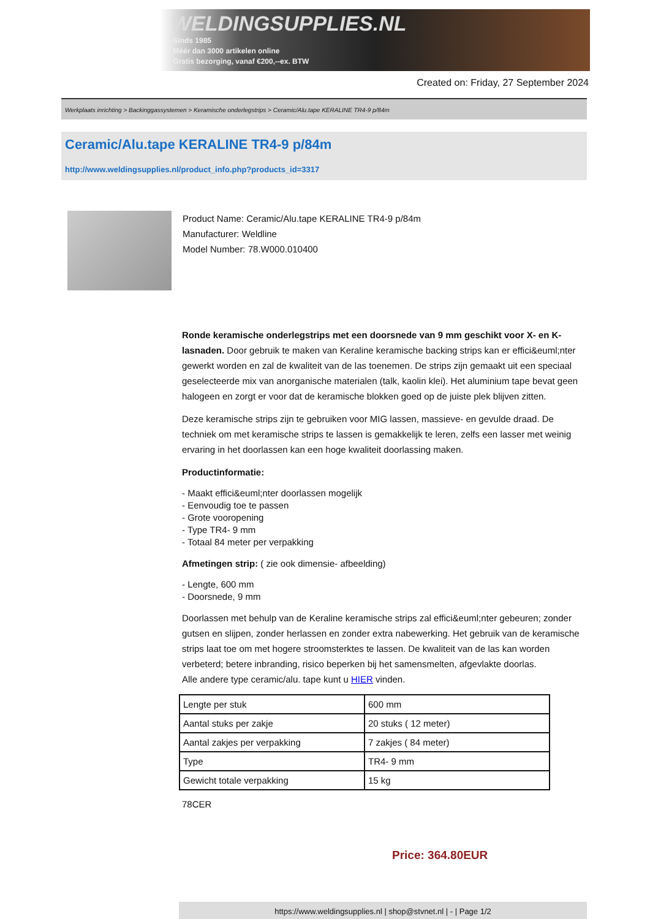WELDINGSUPPLIES.NL
- Sinds 1985
- Méér dan 3000 artikelen online
- Gratis bezorging, vanaf €200,--ex. BTW
Created on: Friday, 27 September 2024
Werkplaats inrichting > Backinggassystemen > Keramische onderlegstrips > Ceramic/Alu.tape KERALINE TR4-9 p/84m
Ceramic/Alu.tape KERALINE TR4-9 p/84m
http://www.weldingsupplies.nl/product_info.php?products_id=3317
Product Name: Ceramic/Alu.tape KERALINE TR4-9 p/84m
Manufacturer: Weldline
Model Number: 78.W000.010400
Ronde keramische onderlegstrips met een doorsnede van 9 mm geschikt voor X- en K- lasnaden. Door gebruik te maken van Keraline keramische backing strips kan er effici&euml;nter gewerkt worden en zal de kwaliteit van de las toenemen. De strips zijn gemaakt uit een speciaal geselecteerde mix van anorganische materialen (talk, kaolin klei). Het aluminium tape bevat geen halogeen en zorgt er voor dat de keramische blokken goed op de juiste plek blijven zitten.
Deze keramische strips zijn te gebruiken voor MIG lassen, massieve- en gevulde draad. De techniek om met keramische strips te lassen is gemakkelijk te leren, zelfs een lasser met weinig ervaring in het doorlassen kan een hoge kwaliteit doorlassing maken.
Productinformatie:
- Maakt effici&euml;nter doorlassen mogelijk
- Eenvoudig toe te passen
- Grote vooropening
- Type TR4- 9 mm
- Totaal 84 meter per verpakking
Afmetingen strip: ( zie ook dimensie- afbeelding)
- Lengte, 600 mm
- Doorsnede, 9 mm
Doorlassen met behulp van de Keraline keramische strips zal effici&euml;nter gebeuren; zonder gutsen en slijpen, zonder herlassen en zonder extra nabewerking. Het gebruik van de keramische strips laat toe om met hogere stroomsterktes te lassen. De kwaliteit van de las kan worden verbeterd; betere inbranding, risico beperken bij het samensmelten, afgevlakte doorlas.
Alle andere type ceramic/alu. tape kunt u HIER vinden.
| Lengte per stuk | 600 mm |
| Aantal stuks per zakje | 20 stuks ( 12 meter) |
| Aantal zakjes per verpakking | 7 zakjes ( 84 meter) |
| Type | TR4- 9 mm |
| Gewicht totale verpakking | 15 kg |
78CER
Price: 364.80EUR
https://www.weldingsupplies.nl | shop@stvnet.nl | - | Page 1/2